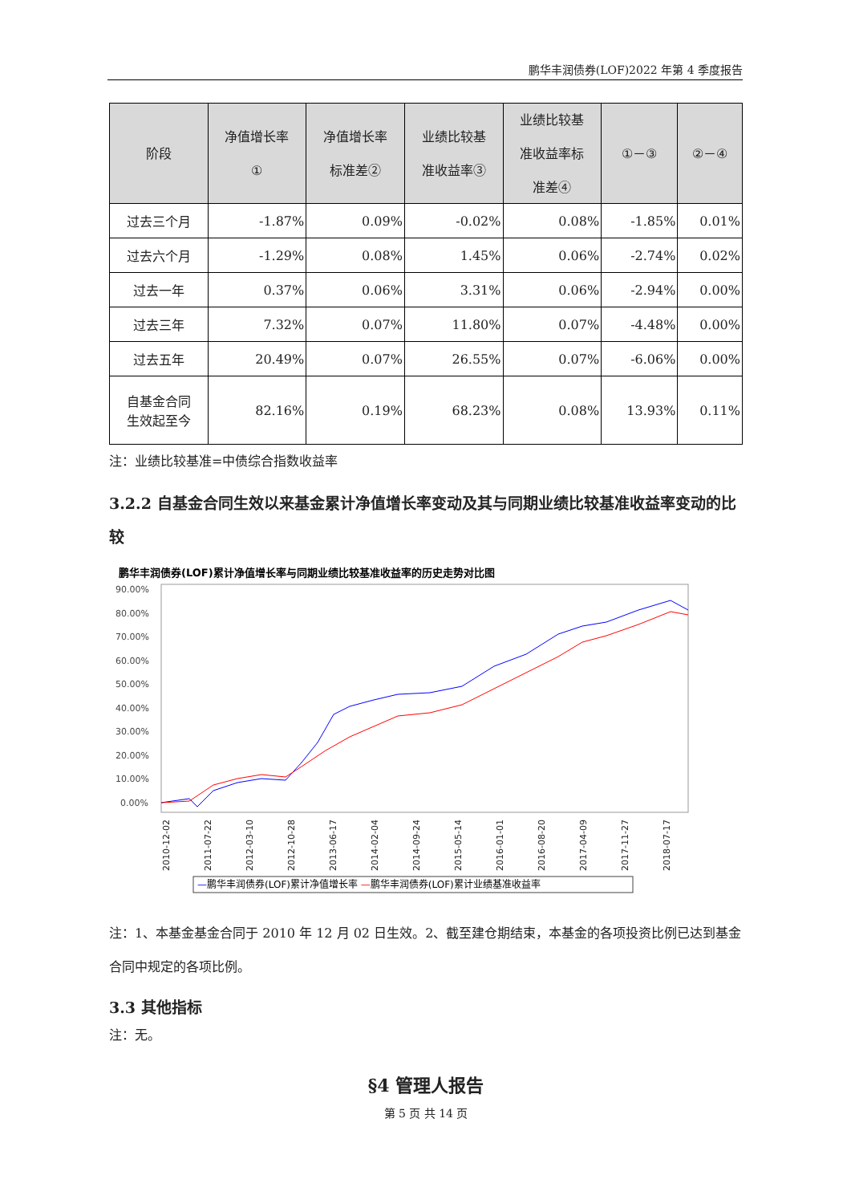鹏华丰润债券(LOF)2022 年第 4 季度报告
| 阶段 | 净值增长率 ① | 净值增长率 标准差② | 业绩比较基 准收益率③ | 业绩比较基 准收益率标 准差④ | ①－③ | ②－④ |
| --- | --- | --- | --- | --- | --- | --- |
| 过去三个月 | -1.87% | 0.09% | -0.02% | 0.08% | -1.85% | 0.01% |
| 过去六个月 | -1.29% | 0.08% | 1.45% | 0.06% | -2.74% | 0.02% |
| 过去一年 | 0.37% | 0.06% | 3.31% | 0.06% | -2.94% | 0.00% |
| 过去三年 | 7.32% | 0.07% | 11.80% | 0.07% | -4.48% | 0.00% |
| 过去五年 | 20.49% | 0.07% | 26.55% | 0.07% | -6.06% | 0.00% |
| 自基金合同 生效起至今 | 82.16% | 0.19% | 68.23% | 0.08% | 13.93% | 0.11% |
注：业绩比较基准=中债综合指数收益率
3.2.2 自基金合同生效以来基金累计净值增长率变动及其与同期业绩比较基准收益率变动的比较
鹏华丰润债券(LOF)累计净值增长率与同期业绩比较基准收益率的历史走势对比图
90.00%
80.00%
70.00%
60.00%
50.00%
40.00%
30.00%
20.00%
10.00%
0.00%
2010-12-02
2011-07-22
2012-03-10
2012-10-28
2013-06-17
2014-02-04
2014-09-24
2015-05-14
2016-01-01
2016-08-20
2017-04-09
2017-11-27
2018-07-17
—鹏华丰润债券(LOF)累计净值增长率 —鹏华丰润债券(LOF)累计业绩基准收益率
注：1、本基金基金合同于 2010 年 12 月 02 日生效。2、截至建仓期结束，本基金的各项投资比例已达到基金合同中规定的各项比例。
3.3 其他指标
注：无。
§4 管理人报告
第 5 页 共 14 页